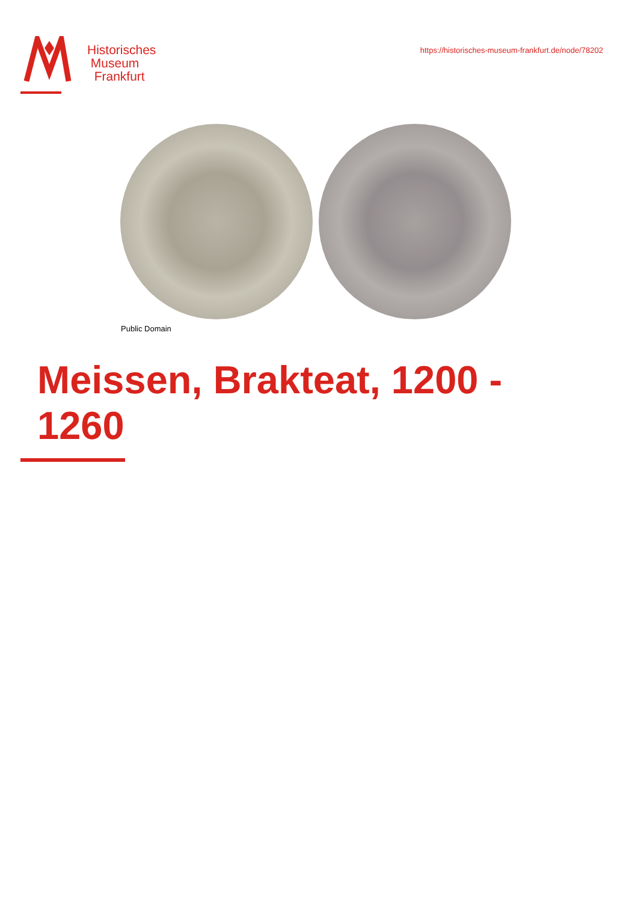Historisches
Museum
Frankfurt
https://historisches-museum-frankfurt.de/node/78202
Public Domain
Meissen, Brakteat, 1200 - 1260